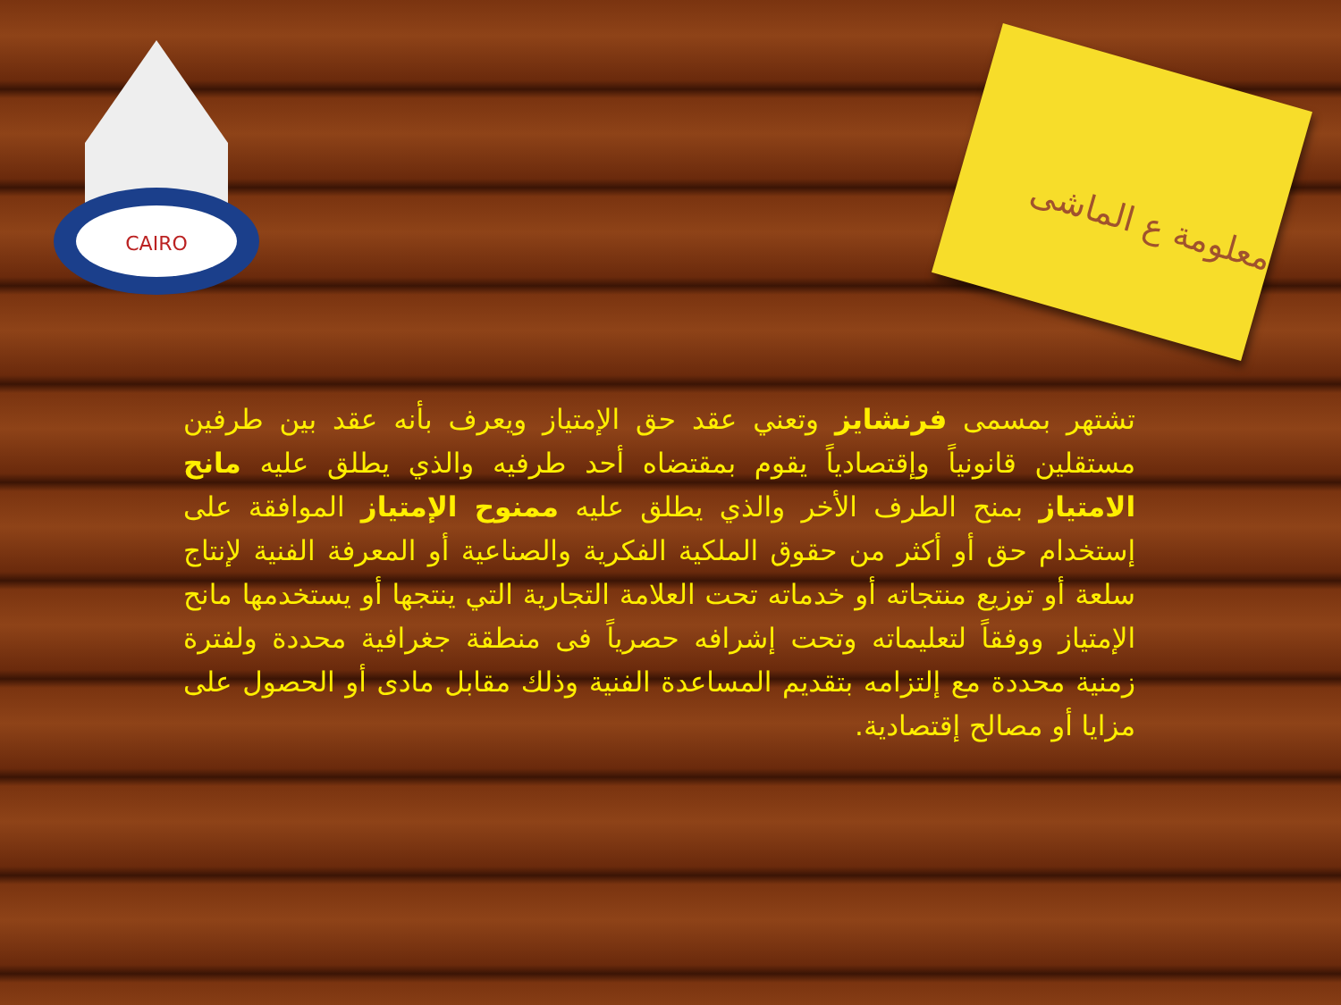CAIRO
معلومة ع الماشى
تشتهر بمسمى فرنشايز وتعني عقد حق الإمتياز ويعرف بأنه عقد بين طرفين مستقلين قانونياً وإقتصادياً يقوم بمقتضاه أحد طرفيه والذي يطلق عليه مانح الامتياز بمنح الطرف الأخر والذي يطلق عليه ممنوح الإمتياز الموافقة على إستخدام حق أو أكثر من حقوق الملكية الفكرية والصناعية أو المعرفة الفنية لإنتاج سلعة أو توزيع منتجاته أو خدماته تحت العلامة التجارية التي ينتجها أو يستخدمها مانح الإمتياز ووفقاً لتعليماته وتحت إشرافه حصرياً فى منطقة جغرافية محددة ولفترة زمنية محددة مع إلتزامه بتقديم المساعدة الفنية وذلك مقابل مادى أو الحصول على مزايا أو مصالح إقتصادية.